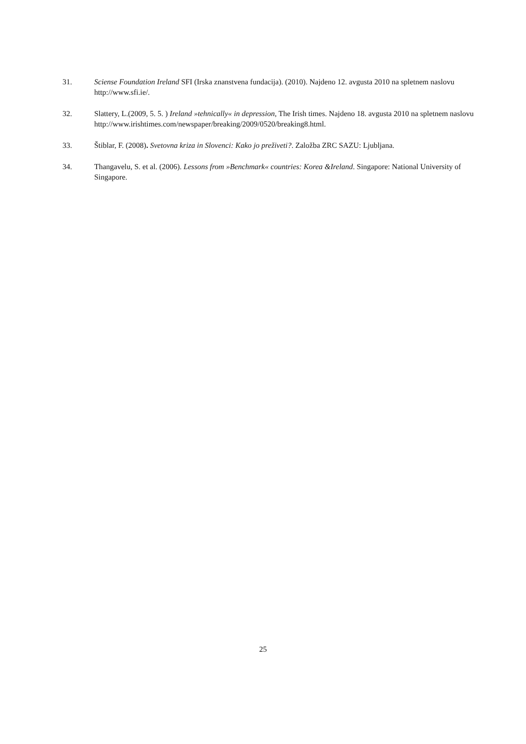31. Sciense Foundation Ireland SFI (Irska znanstvena fundacija). (2010). Najdeno 12. avgusta 2010 na spletnem naslovu http://www.sfi.ie/.
32. Slattery, L.(2009, 5. 5. ) Ireland »tehnically« in depression, The Irish times. Najdeno 18. avgusta 2010 na spletnem naslovu http://www.irishtimes.com/newspaper/breaking/2009/0520/breaking8.html.
33. Štiblar, F. (2008). Svetovna kriza in Slovenci: Kako jo preživeti?. Založba ZRC SAZU: Ljubljana.
34. Thangavelu, S. et al. (2006). Lessons from »Benchmark« countries: Korea &Ireland. Singapore: National University of Singapore.
25